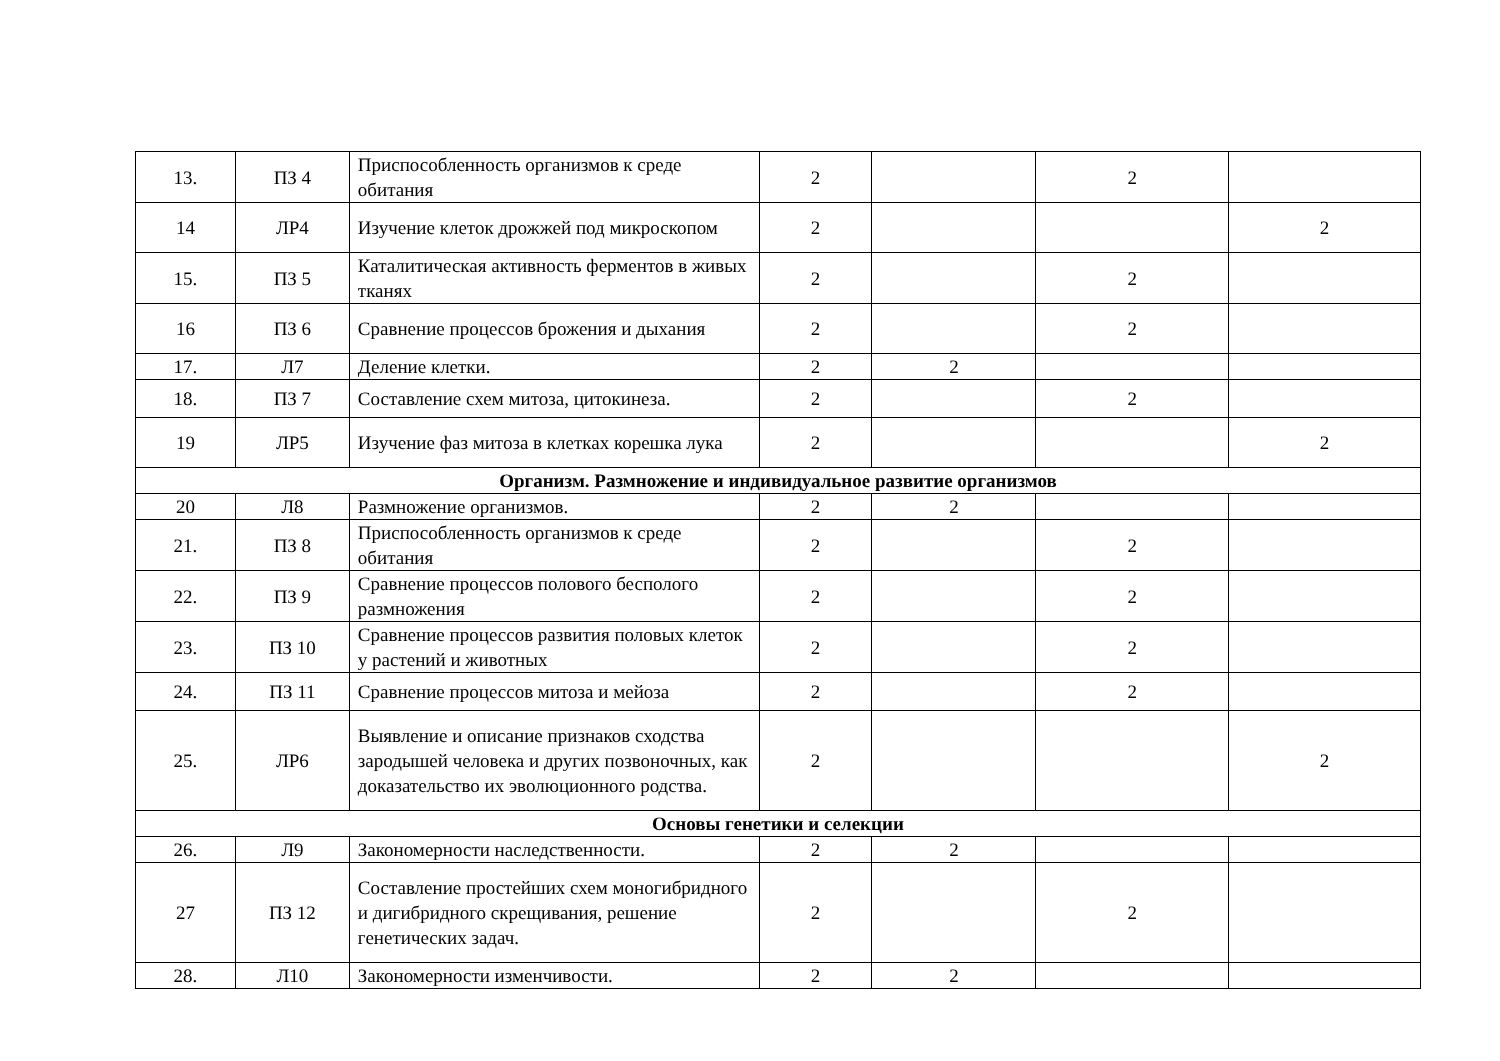| 13. | ПЗ 4 | Приспособленность организмов к среде обитания | 2 | | 2 | |
| 14 | ЛР4 | Изучение клеток дрожжей под микроскопом | 2 | | | 2 |
| 15. | ПЗ 5 | Каталитическая активность ферментов в живых тканях | 2 | | 2 | |
| 16 | ПЗ 6 | Сравнение процессов брожения и дыхания | 2 | | 2 | |
| 17. | Л7 | Деление клетки. | 2 | 2 | | |
| 18. | ПЗ 7 | Составление схем митоза, цитокинеза. | 2 | | 2 | |
| 19 | ЛР5 | Изучение фаз митоза в клетках корешка лука | 2 | | | 2 |
| Организм. Размножение и индивидуальное развитие организмов | | | | | | |
| 20 | Л8 | Размножение организмов. | 2 | 2 | | |
| 21. | ПЗ 8 | Приспособленность организмов к среде обитания | 2 | | 2 | |
| 22. | ПЗ 9 | Сравнение процессов полового бесполого размножения | 2 | | 2 | |
| 23. | ПЗ 10 | Сравнение процессов развития половых клеток у растений и животных | 2 | | 2 | |
| 24. | ПЗ 11 | Сравнение процессов митоза и мейоза | 2 | | 2 | |
| 25. | ЛР6 | Выявление и описание признаков сходства зародышей человека и других позвоночных, как доказательство их эволюционного родства. | 2 | | | 2 |
| Основы генетики и селекции | | | | | | |
| 26. | Л9 | Закономерности наследственности. | 2 | 2 | | |
| 27 | ПЗ 12 | Составление простейших схем моногибридного и дигибридного скрещивания, решение генетических задач. | 2 | | 2 | |
| 28. | Л10 | Закономерности изменчивости. | 2 | 2 | | |